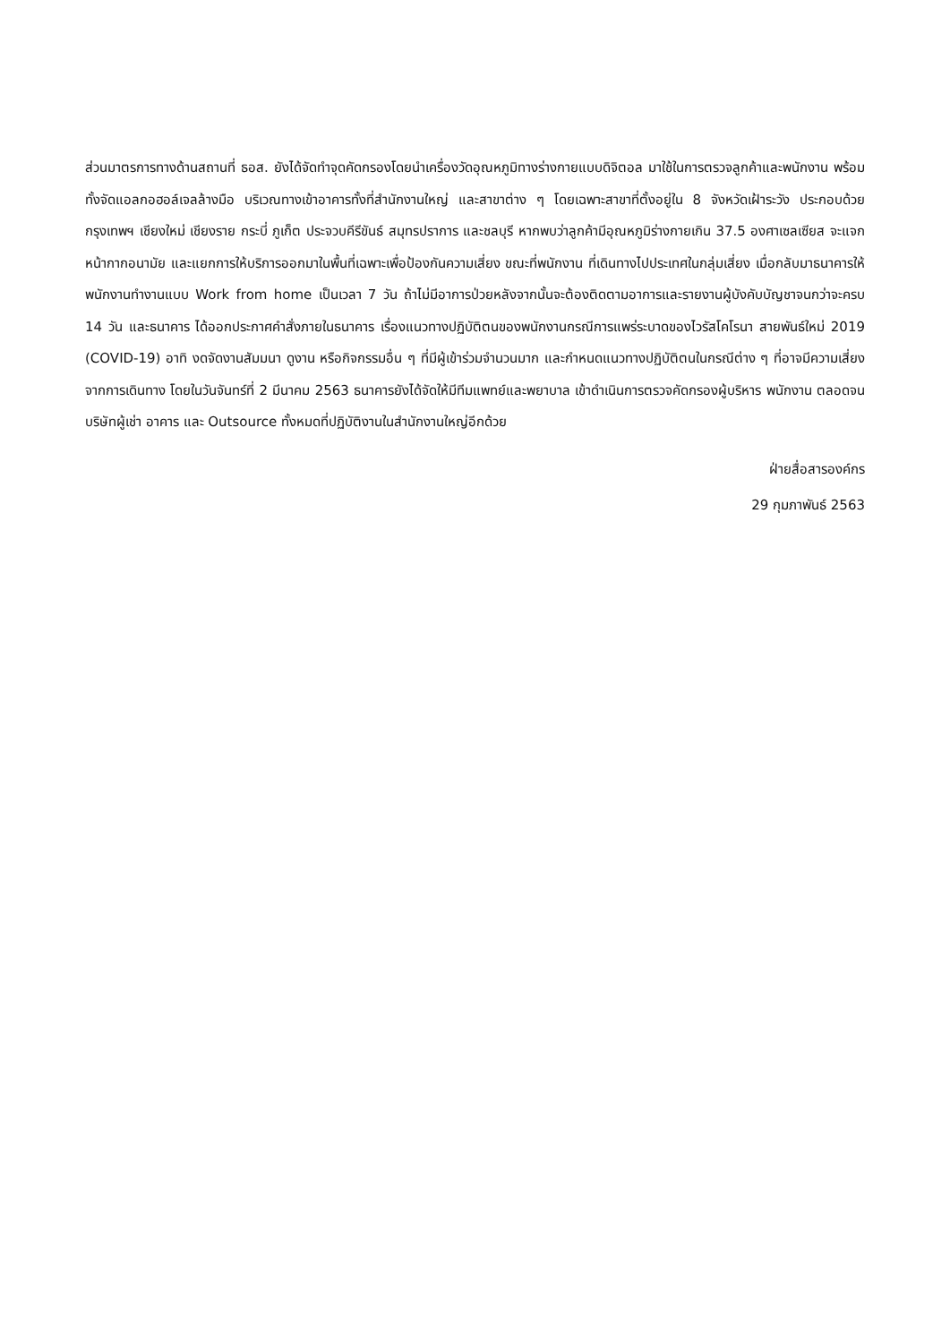ส่วนมาตรการทางด้านสถานที่ ธอส. ยังได้จัดทำจุดคัดกรองโดยนำเครื่องวัดอุณหภูมิทางร่างกายแบบดิจิตอล มาใช้ในการตรวจลูกค้าและพนักงาน พร้อมทั้งจัดแอลกอฮอล์เจลล้างมือ บริเวณทางเข้าอาคารทั้งที่สำนักงานใหญ่ และสาขาต่าง ๆ โดยเฉพาะสาขาที่ตั้งอยู่ใน 8 จังหวัดเฝ้าระวัง ประกอบด้วย กรุงเทพฯ เชียงใหม่ เชียงราย กระบี่ ภูเก็ต ประจวบคีรีขันธ์ สมุทรปราการ และชลบุรี หากพบว่าลูกค้ามีอุณหภูมิร่างกายเกิน 37.5 องศาเซลเซียส จะแจกหน้ากากอนามัย และแยกการให้บริการออกมาในพื้นที่เฉพาะเพื่อป้องกันความเสี่ยง ขณะที่พนักงาน ที่เดินทางไปประเทศในกลุ่มเสี่ยง เมื่อกลับมาธนาคารให้พนักงานทำงานแบบ Work from home เป็นเวลา 7 วัน ถ้าไม่มีอาการป่วยหลังจากนั้นจะต้องติดตามอาการและรายงานผู้บังคับบัญชาจนกว่าจะครบ 14 วัน และธนาคาร ได้ออกประกาศคำสั่งภายในธนาคาร เรื่องแนวทางปฏิบัติตนของพนักงานกรณีการแพร่ระบาดของไวรัสโคโรนา สายพันธ์ใหม่ 2019 (COVID-19) อาทิ งดจัดงานสัมมนา ดูงาน หรือกิจกรรมอื่น ๆ ที่มีผู้เข้าร่วมจำนวนมาก และกำหนดแนวทางปฏิบัติตนในกรณีต่าง ๆ ที่อาจมีความเสี่ยงจากการเดินทาง โดยในวันจันทร์ที่ 2 มีนาคม 2563 ธนาคารยังได้จัดให้มีทีมแพทย์และพยาบาล เข้าดำเนินการตรวจคัดกรองผู้บริหาร พนักงาน ตลอดจนบริษัทผู้เช่า อาคาร และ Outsource ทั้งหมดที่ปฏิบัติงานในสำนักงานใหญ่อีกด้วย
ฝ่ายสื่อสารองค์กร
29 กุมภาพันธ์ 2563